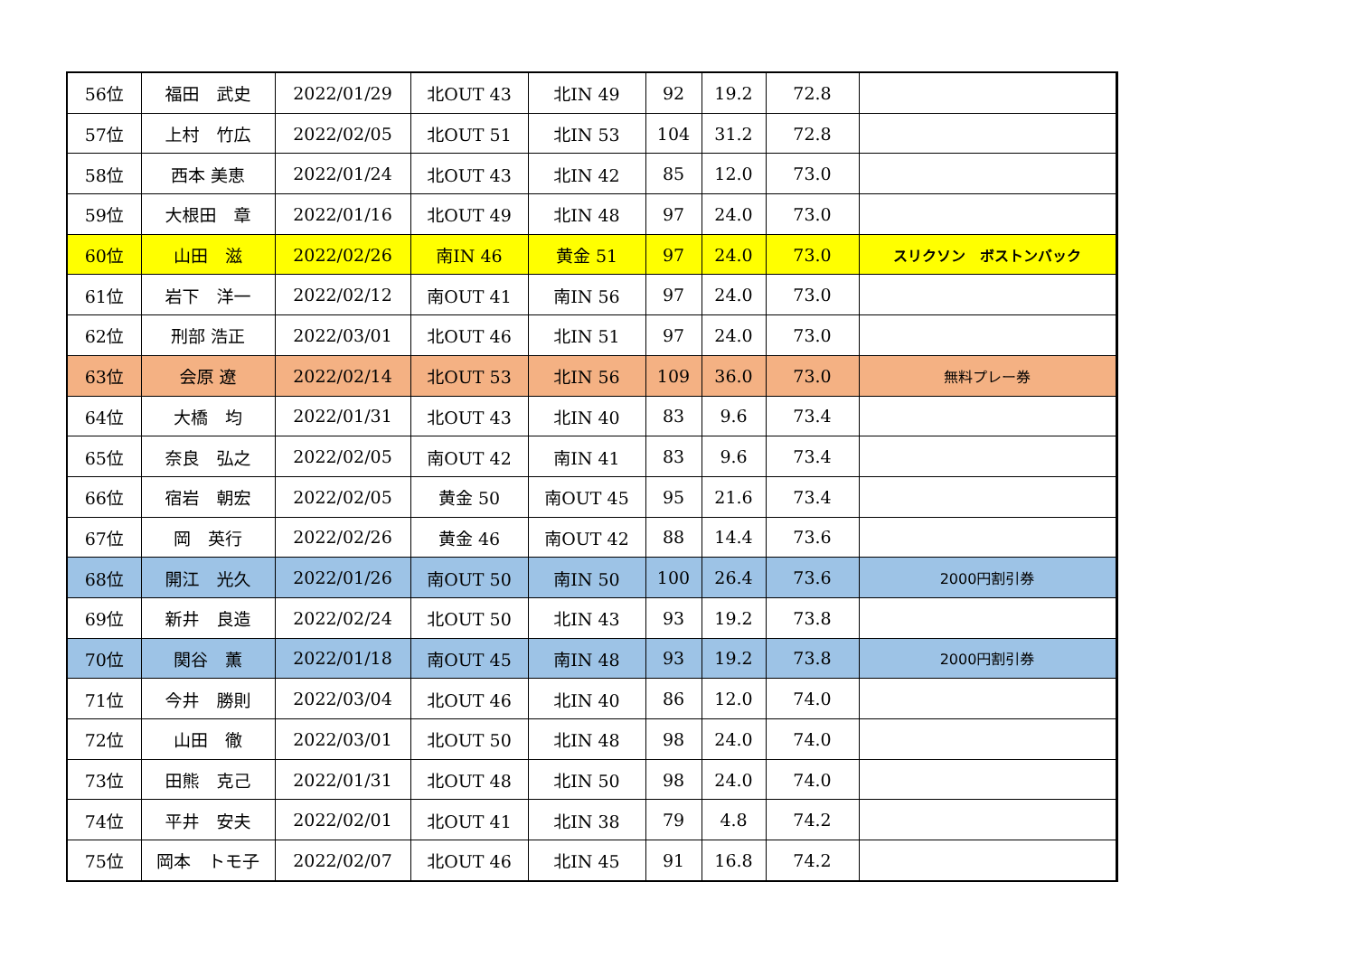| 56位 | 福田 武史 | 2022/01/29 | 北OUT 43 | 北IN 49 | 92 | 19.2 | 72.8 | |
| 57位 | 上村 竹広 | 2022/02/05 | 北OUT 51 | 北IN 53 | 104 | 31.2 | 72.8 | |
| 58位 | 西本 美恵 | 2022/01/24 | 北OUT 43 | 北IN 42 | 85 | 12.0 | 73.0 | |
| 59位 | 大根田 章 | 2022/01/16 | 北OUT 49 | 北IN 48 | 97 | 24.0 | 73.0 | |
| 60位 | 山田 滋 | 2022/02/26 | 南IN 46 | 黄金 51 | 97 | 24.0 | 73.0 | スリクソン ボストンバック |
| 61位 | 岩下 洋一 | 2022/02/12 | 南OUT 41 | 南IN 56 | 97 | 24.0 | 73.0 | |
| 62位 | 刑部 浩正 | 2022/03/01 | 北OUT 46 | 北IN 51 | 97 | 24.0 | 73.0 | |
| 63位 | 会原 遼 | 2022/02/14 | 北OUT 53 | 北IN 56 | 109 | 36.0 | 73.0 | 無料プレー券 |
| 64位 | 大橋 均 | 2022/01/31 | 北OUT 43 | 北IN 40 | 83 | 9.6 | 73.4 | |
| 65位 | 奈良 弘之 | 2022/02/05 | 南OUT 42 | 南IN 41 | 83 | 9.6 | 73.4 | |
| 66位 | 宿岩 朝宏 | 2022/02/05 | 黄金 50 | 南OUT 45 | 95 | 21.6 | 73.4 | |
| 67位 | 岡 英行 | 2022/02/26 | 黄金 46 | 南OUT 42 | 88 | 14.4 | 73.6 | |
| 68位 | 開江 光久 | 2022/01/26 | 南OUT 50 | 南IN 50 | 100 | 26.4 | 73.6 | 2000円割引券 |
| 69位 | 新井 良造 | 2022/02/24 | 北OUT 50 | 北IN 43 | 93 | 19.2 | 73.8 | |
| 70位 | 関谷 薫 | 2022/01/18 | 南OUT 45 | 南IN 48 | 93 | 19.2 | 73.8 | 2000円割引券 |
| 71位 | 今井 勝則 | 2022/03/04 | 北OUT 46 | 北IN 40 | 86 | 12.0 | 74.0 | |
| 72位 | 山田 徹 | 2022/03/01 | 北OUT 50 | 北IN 48 | 98 | 24.0 | 74.0 | |
| 73位 | 田熊 克己 | 2022/01/31 | 北OUT 48 | 北IN 50 | 98 | 24.0 | 74.0 | |
| 74位 | 平井 安夫 | 2022/02/01 | 北OUT 41 | 北IN 38 | 79 | 4.8 | 74.2 | |
| 75位 | 岡本 トモ子 | 2022/02/07 | 北OUT 46 | 北IN 45 | 91 | 16.8 | 74.2 | |